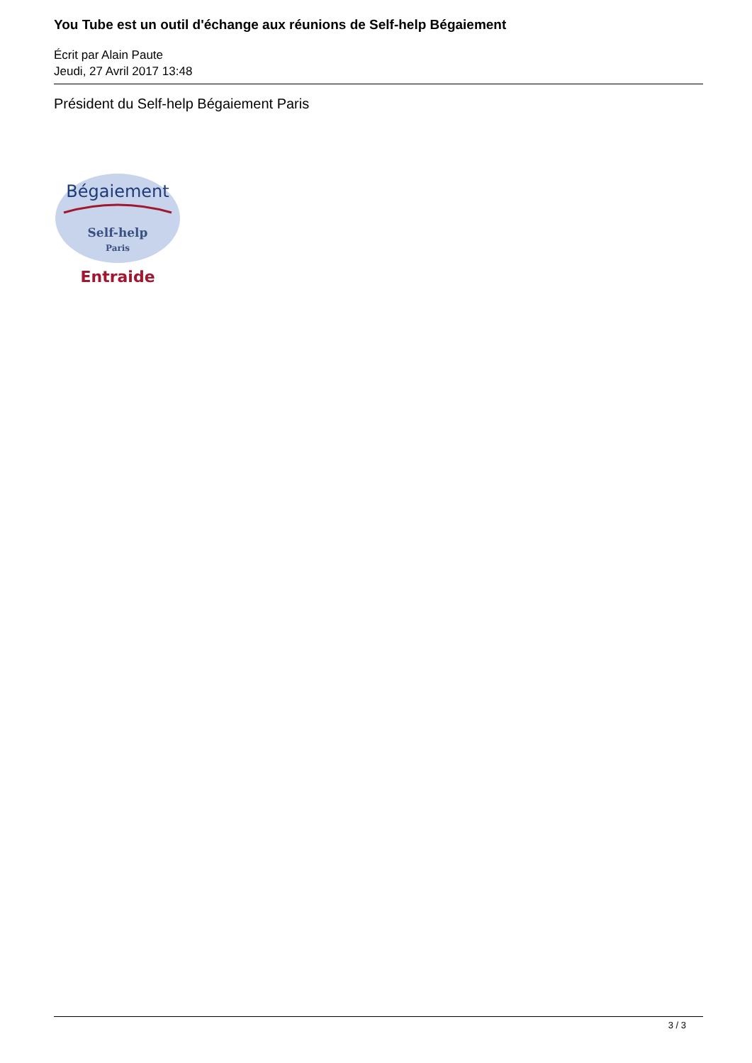You Tube est un outil d'échange aux réunions de Self-help Bégaiement
Écrit par Alain Paute
Jeudi, 27 Avril 2017 13:48
Président du Self-help Bégaiement Paris
Bégaiement
Self-help
Paris
Entraide
3 / 3